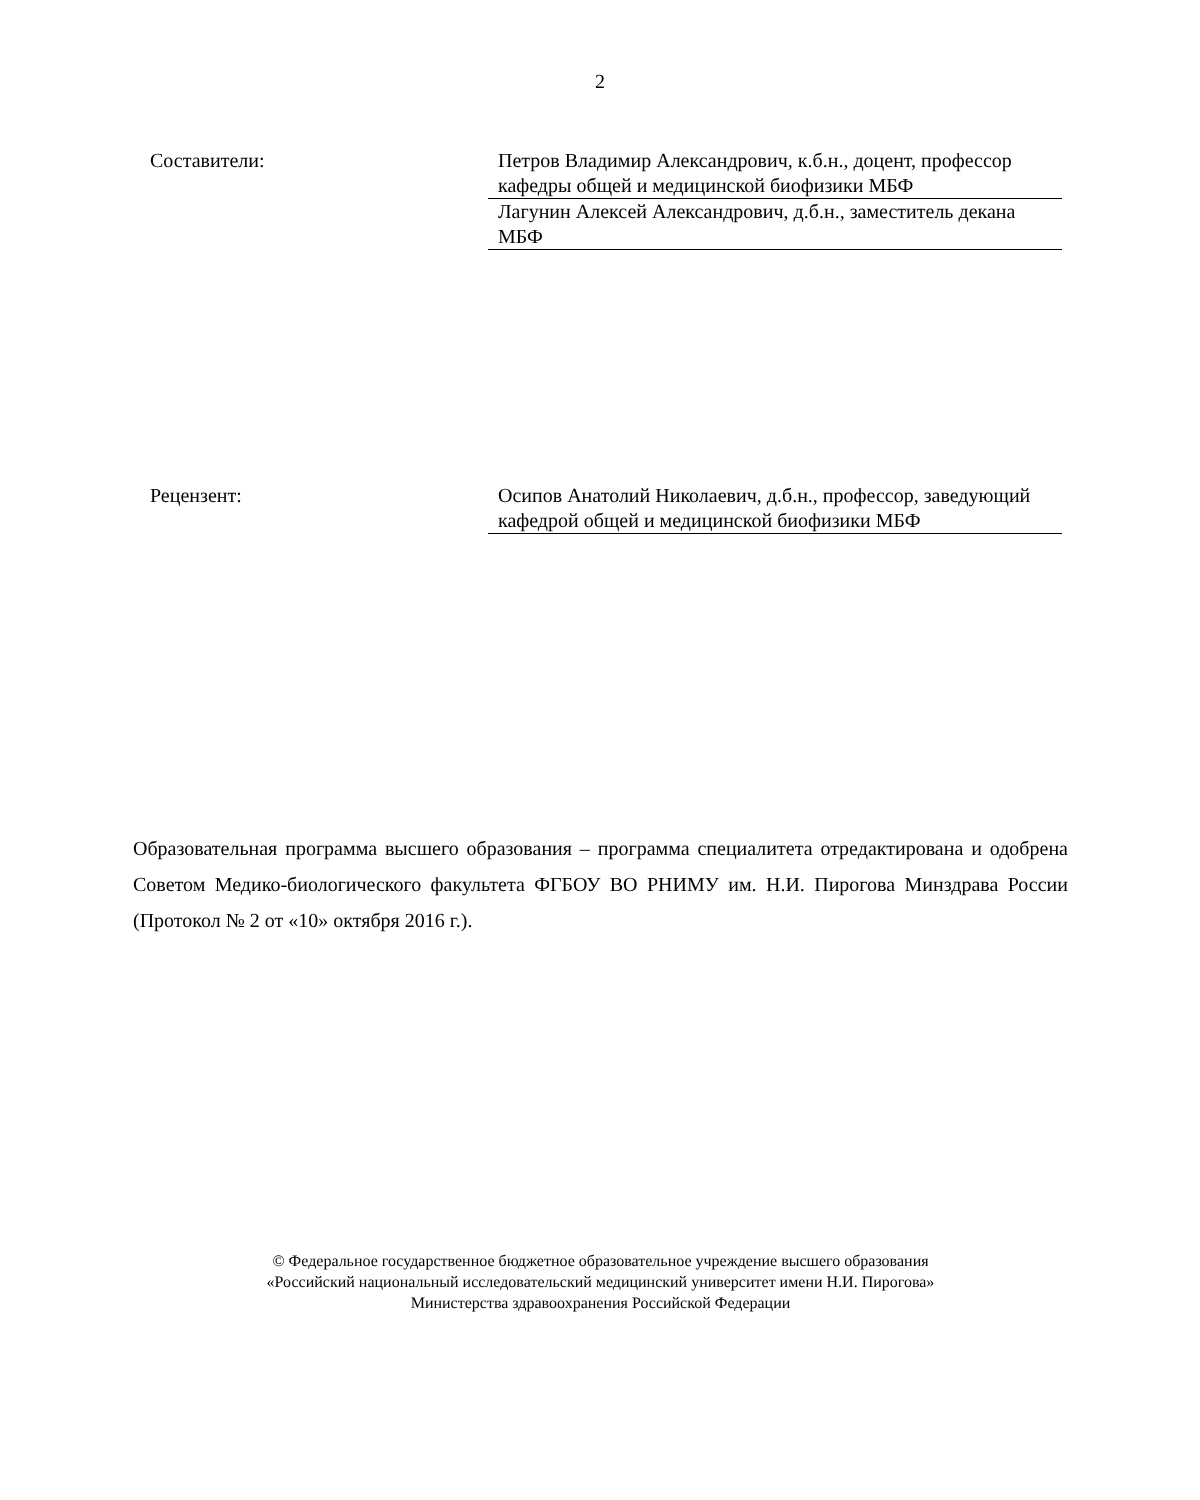2
Составители: Петров Владимир Александрович, к.б.н., доцент, профессор кафедры общей и медицинской биофизики МБФ
Лагунин Алексей Александрович, д.б.н., заместитель декана МБФ
Рецензент: Осипов Анатолий Николаевич, д.б.н., профессор, заведующий кафедрой общей и медицинской биофизики МБФ
Образовательная программа высшего образования – программа специалитета отредактирована и одобрена Советом Медико-биологического факультета ФГБОУ ВО РНИМУ им. Н.И. Пирогова Минздрава России (Протокол № 2 от «10» октября 2016 г.).
© Федеральное государственное бюджетное образовательное учреждение высшего образования
«Российский национальный исследовательский медицинский университет имени Н.И. Пирогова»
Министерства здравоохранения Российской Федерации